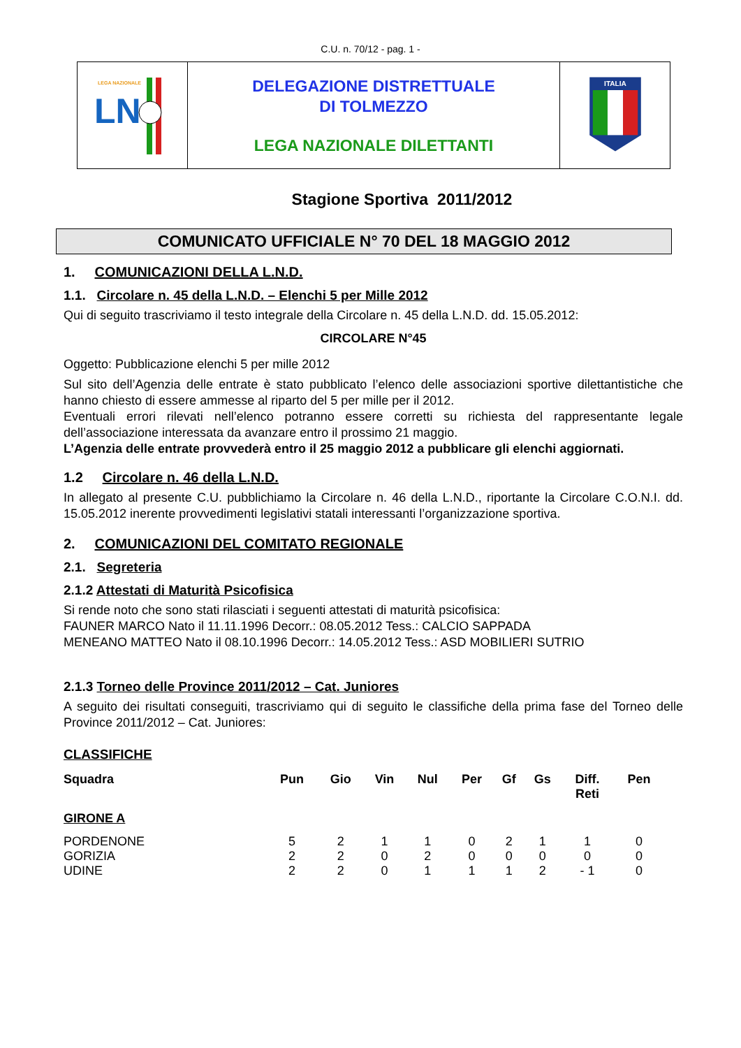C.U. n. 70/12 - pag. 1 -
| LEGA NAZIONALE LN | DELEGAZIONE DISTRETTUALE DI TOLMEZZO LEGA NAZIONALE DILETTANTI | ITALIA |
Stagione Sportiva 2011/2012
COMUNICATO UFFICIALE N° 70 DEL 18 MAGGIO 2012
1. COMUNICAZIONI DELLA L.N.D.
1.1. Circolare n. 45 della L.N.D. – Elenchi 5 per Mille 2012
Qui di seguito trascriviamo il testo integrale della Circolare n. 45 della L.N.D. dd. 15.05.2012:
CIRCOLARE N°45
Oggetto: Pubblicazione elenchi 5 per mille 2012
Sul sito dell’Agenzia delle entrate è stato pubblicato l’elenco delle associazioni sportive dilettantistiche che hanno chiesto di essere ammesse al riparto del 5 per mille per il 2012.
Eventuali errori rilevati nell’elenco potranno essere corretti su richiesta del rappresentante legale dell’associazione interessata da avanzare entro il prossimo 21 maggio.
L’Agenzia delle entrate provvederà entro il 25 maggio 2012 a pubblicare gli elenchi aggiornati.
1.2 Circolare n. 46 della L.N.D.
In allegato al presente C.U. pubblichiamo la Circolare n. 46 della L.N.D., riportante la Circolare C.O.N.I. dd. 15.05.2012 inerente provvedimenti legislativi statali interessanti l’organizzazione sportiva.
2. COMUNICAZIONI DEL COMITATO REGIONALE
2.1. Segreteria
2.1.2 Attestati di Maturità Psicofisica
Si rende noto che sono stati rilasciati i seguenti attestati di maturità psicofisica:
FAUNER MARCO Nato il 11.11.1996 Decorr.: 08.05.2012 Tess.: CALCIO SAPPADA
MENEANO MATTEO Nato il 08.10.1996 Decorr.: 14.05.2012 Tess.: ASD MOBILIERI SUTRIO
2.1.3 Torneo delle Province 2011/2012 – Cat. Juniores
A seguito dei risultati conseguiti, trascriviamo qui di seguito le classifiche della prima fase del Torneo delle Province 2011/2012 – Cat. Juniores:
CLASSIFICHE
| Squadra | Pun | Gio | Vin | Nul | Per | Gf | Gs | Diff. Reti | Pen |
| --- | --- | --- | --- | --- | --- | --- | --- | --- | --- |
| GIRONE A | | | | | | | | | |
| PORDENONE | 5 | 2 | 1 | 1 | 0 | 2 | 1 | 1 | 0 |
| GORIZIA | 2 | 2 | 0 | 2 | 0 | 0 | 0 | 0 | 0 |
| UDINE | 2 | 2 | 0 | 1 | 1 | 1 | 2 | - 1 | 0 |